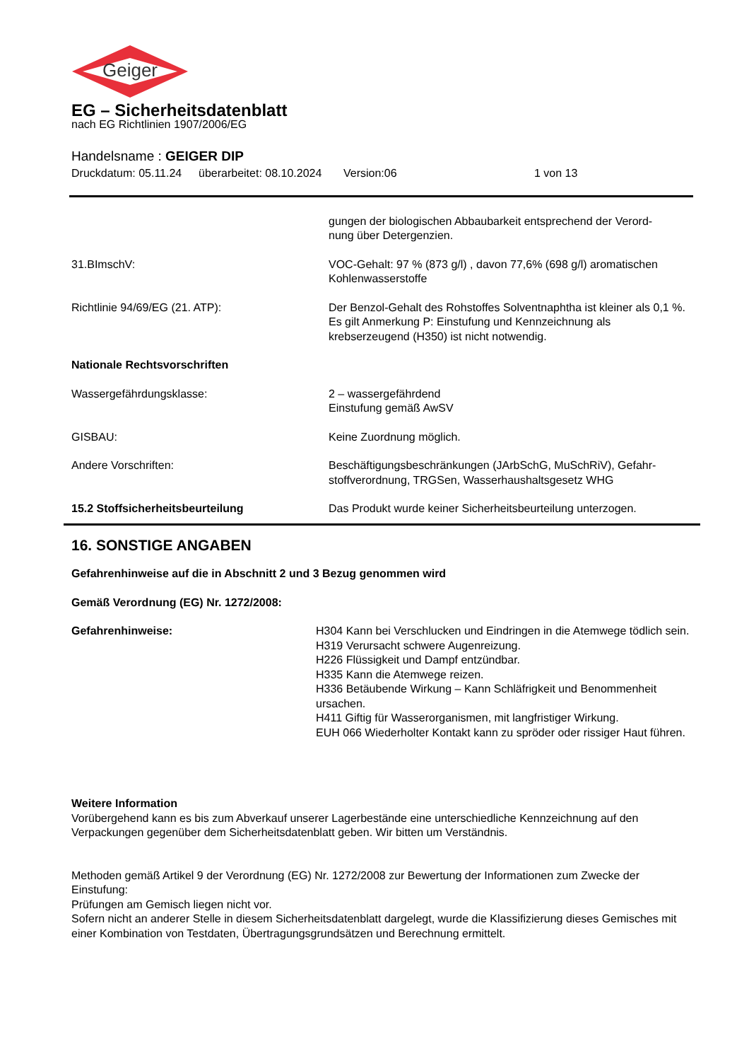Geiger
EG – Sicherheitsdatenblatt
nach EG Richtlinien 1907/2006/EG
Handelsname : GEIGER DIP
Druckdatum: 05.11.24 überarbeitet: 08.10.2024 Version:06 1 von 13
gungen der biologischen Abbaubarkeit entsprechend der Verord-
nung über Detergenzien.
31.BImschV: VOC-Gehalt: 97 % (873 g/l) , davon 77,6% (698 g/l) aromatischen Kohlenwasserstoffe
Richtlinie 94/69/EG (21. ATP): Der Benzol-Gehalt des Rohstoffes Solventnaphtha ist kleiner als 0,1 %. Es gilt Anmerkung P: Einstufung und Kennzeichnung als krebserzeugend (H350) ist nicht notwendig.
Nationale Rechtsvorschriften
Wassergefährdungsklasse: 2 – wassergefährdend
Einstufung gemäß AwSV
GISBAU: Keine Zuordnung möglich.
Andere Vorschriften: Beschäftigungsbeschränkungen (JArbSchG, MuSchRiV), Gefahr-
stoffverordnung, TRGSen, Wasserhaushaltsgesetz WHG
15.2 Stoffsicherheitsbeurteilung Das Produkt wurde keiner Sicherheitsbeurteilung unterzogen.
16. SONSTIGE ANGABEN
Gefahrenhinweise auf die in Abschnitt 2 und 3 Bezug genommen wird
Gemäß Verordnung (EG) Nr. 1272/2008:
Gefahrenhinweise: H304 Kann bei Verschlucken und Eindringen in die Atemwege tödlich sein.
H319 Verursacht schwere Augenreizung.
H226 Flüssigkeit und Dampf entzündbar.
H335 Kann die Atemwege reizen.
H336 Betäubende Wirkung – Kann Schläfrigkeit und Benommenheit ursachen.
H411 Giftig für Wasserorganismen, mit langfristiger Wirkung.
EUH 066 Wiederholter Kontakt kann zu spröder oder rissiger Haut führen.
Weitere Information
Vorübergehend kann es bis zum Abverkauf unserer Lagerbestände eine unterschiedliche Kennzeichnung auf den Verpackungen gegenüber dem Sicherheitsdatenblatt geben. Wir bitten um Verständnis.
Methoden gemäß Artikel 9 der Verordnung (EG) Nr. 1272/2008 zur Bewertung der Informationen zum Zwecke der Einstufung:
Prüfungen am Gemisch liegen nicht vor.
Sofern nicht an anderer Stelle in diesem Sicherheitsdatenblatt dargelegt, wurde die Klassifizierung dieses Gemisches mit einer Kombination von Testdaten, Übertragungsgrundsätzen und Berechnung ermittelt.